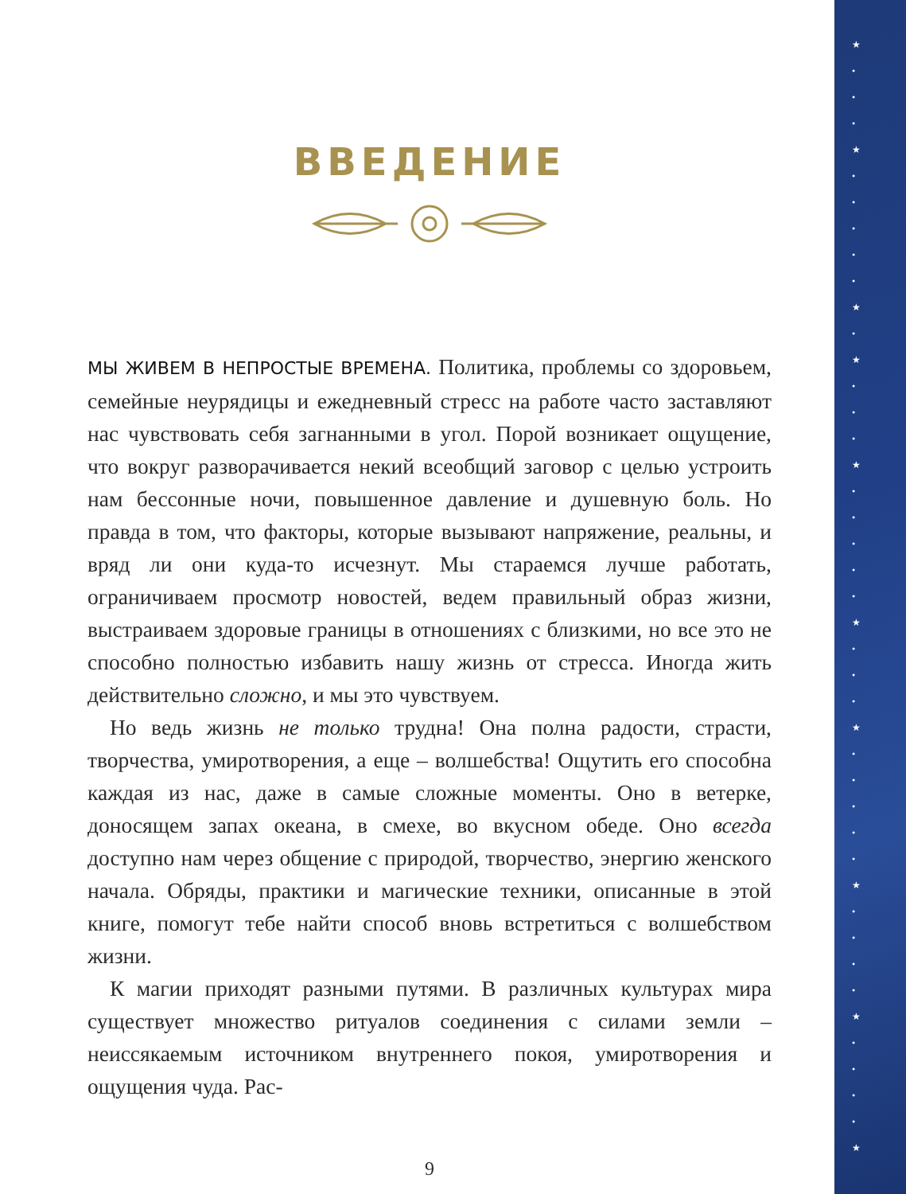★
•
•
•
★
•
•
•
•
•
★
•
★
•
•
•
★
•
•
•
•
•
★
•
•
•
★
•
•
•
•
•
★
•
•
•
•
★
•
•
•
•
★
ВВЕДЕНИЕ
МЫ ЖИВЕМ В НЕПРОСТЫЕ ВРЕМЕНА. Политика, проблемы со здоровьем, семейные неурядицы и ежедневный стресс на работе часто заставляют нас чувствовать себя загнанными в угол. Порой возникает ощущение, что вокруг разворачивается некий всеобщий заговор с целью устроить нам бессонные ночи, повышенное давление и душевную боль. Но правда в том, что факторы, которые вызывают напряжение, реальны, и вряд ли они куда-то исчезнут. Мы стараемся лучше работать, ограничиваем просмотр новостей, ведем правильный образ жизни, выстраиваем здоровые границы в отношениях с близкими, но все это не способно полностью избавить нашу жизнь от стресса. Иногда жить действительно сложно, и мы это чувствуем.
Но ведь жизнь не только трудна! Она полна радости, страсти, творчества, умиротворения, а еще – волшебства! Ощутить его способна каждая из нас, даже в самые сложные моменты. Оно в ветерке, доносящем запах океана, в смехе, во вкусном обеде. Оно всегда доступно нам через общение с природой, творчество, энергию женского начала. Обряды, практики и магические техники, описанные в этой книге, помогут тебе найти способ вновь встретиться с волшебством жизни.
К магии приходят разными путями. В различных культурах мира существует множество ритуалов соединения с силами земли – неиссякаемым источником внутреннего покоя, умиротворения и ощущения чуда. Рас-
9